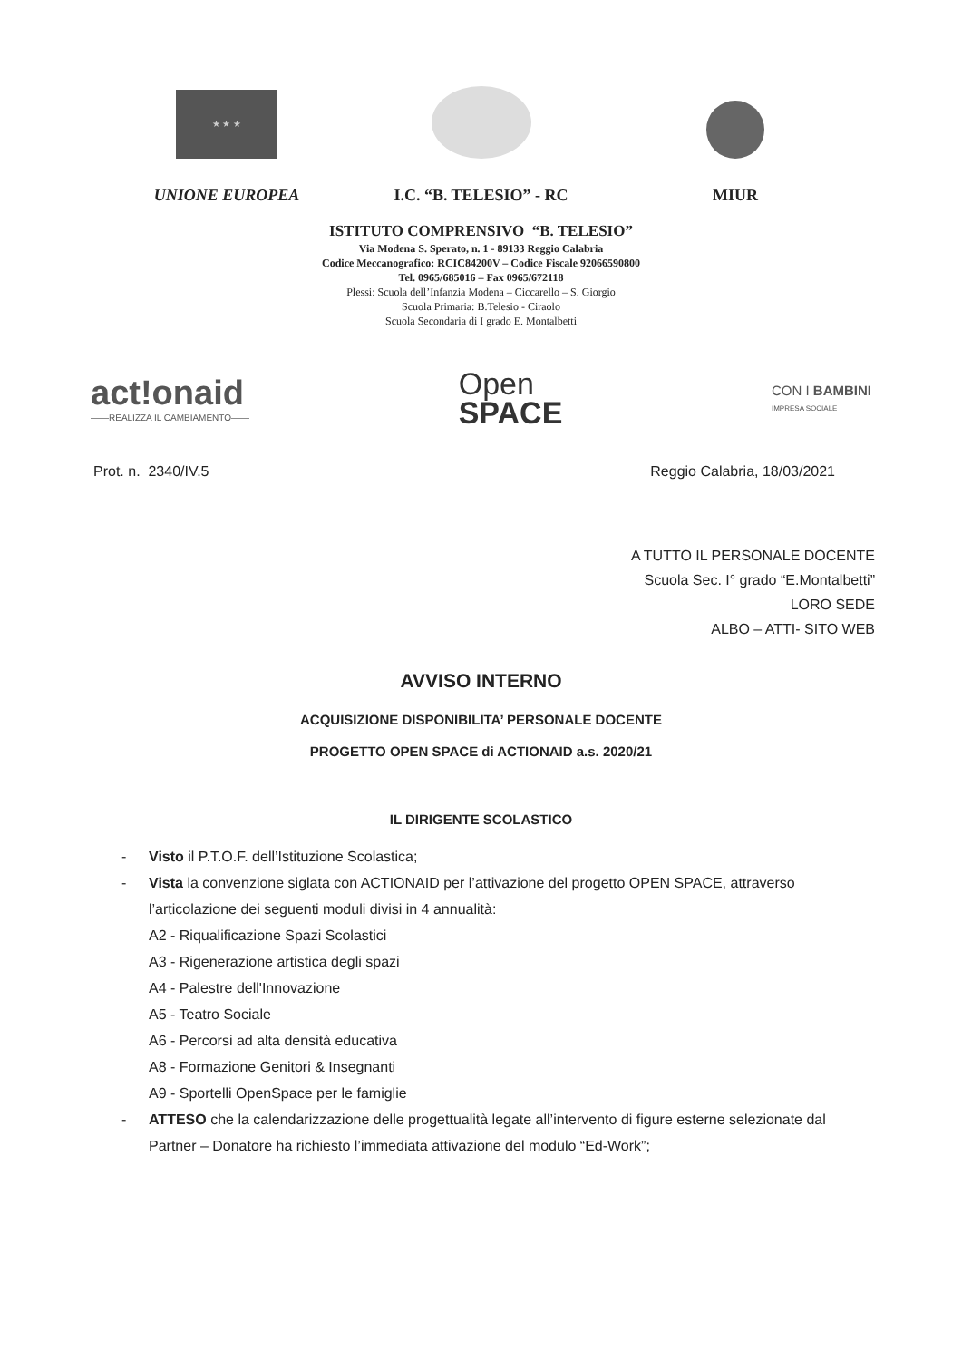★ ★ ★
UNIONE EUROPEA
I.C. “B. TELESIO” - RC
MIUR
ISTITUTO COMPRENSIVO “B. TELESIO”
Via Modena S. Sperato, n. 1 - 89133 Reggio Calabria
Codice Meccanografico: RCIC84200V – Codice Fiscale 92066590800
Tel. 0965/685016 – Fax 0965/672118
Plessi: Scuola dell’Infanzia Modena – Ciccarello – S. Giorgio
Scuola Primaria: B.Telesio - Ciraolo
Scuola Secondaria di I grado E. Montalbetti
act!onaid
——REALIZZA IL CAMBIAMENTO——
Open
SPACE
CON I BAMBINI
IMPRESA SOCIALE
Prot. n. 2340/IV.5 Reggio Calabria, 18/03/2021
A TUTTO IL PERSONALE DOCENTE
Scuola Sec. I° grado “E.Montalbetti”
LORO SEDE
ALBO – ATTI- SITO WEB
AVVISO INTERNO
ACQUISIZIONE DISPONIBILITA’ PERSONALE DOCENTE
PROGETTO OPEN SPACE di ACTIONAID a.s. 2020/21
IL DIRIGENTE SCOLASTICO
- Visto il P.T.O.F. dell’Istituzione Scolastica;
- Vista la convenzione siglata con ACTIONAID per l’attivazione del progetto OPEN SPACE, attraverso l’articolazione dei seguenti moduli divisi in 4 annualità:
A2 - Riqualificazione Spazi Scolastici
A3 - Rigenerazione artistica degli spazi
A4 - Palestre dell'Innovazione
A5 - Teatro Sociale
A6 - Percorsi ad alta densità educativa
A8 - Formazione Genitori & Insegnanti
A9 - Sportelli OpenSpace per le famiglie
- ATTESO che la calendarizzazione delle progettualità legate all’intervento di figure esterne selezionate dal Partner – Donatore ha richiesto l’immediata attivazione del modulo “Ed-Work”;